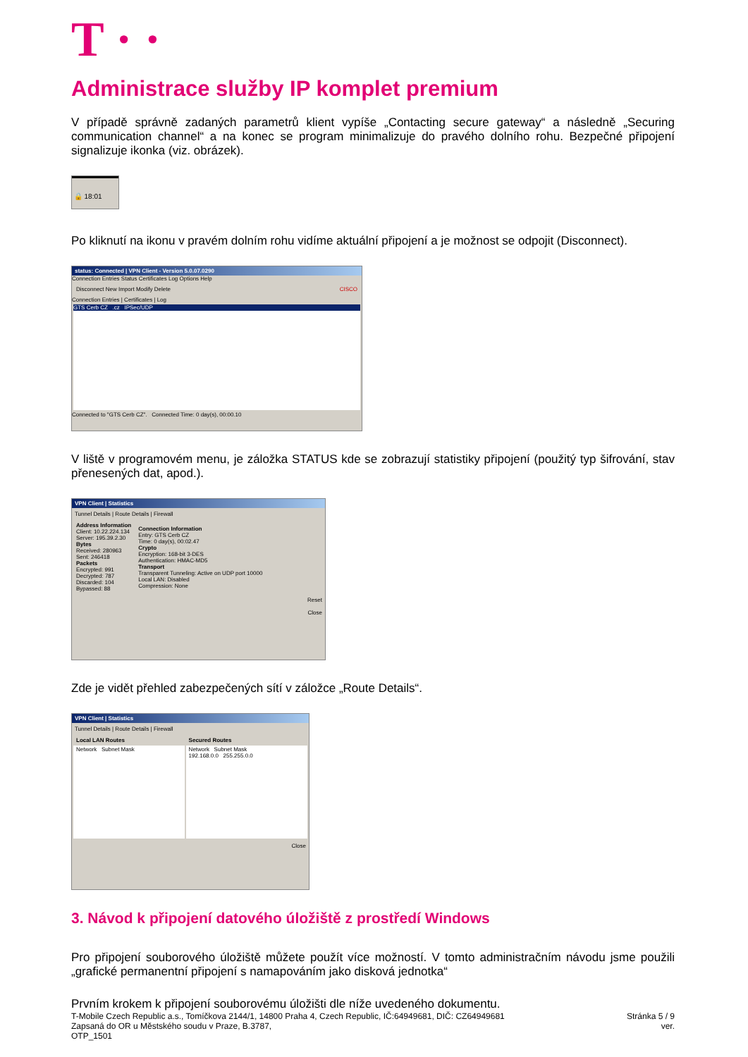T · ·
Administrace služby IP komplet premium
V případě správně zadaných parametrů klient vypíše „Contacting secure gateway“ a následně „Securing communication channel“ a na konec se program minimalizuje do pravého dolního rohu. Bezpečné připojení signalizuje ikonka (viz. obrázek).
🔒 18:01
Po kliknutí na ikonu v pravém dolním rohu vidíme aktuální připojení a je možnost se odpojit (Disconnect).
status: Connected | VPN Client - Version 5.0.07.0290
Connection Entries Status Certificates Log Options Help
Disconnect New Import Modify Delete CISCO
Connection Entries | Certificates | Log
GTS Cerb CZ .cz IPSec/UDP
Connected to "GTS Cerb CZ". Connected Time: 0 day(s), 00:00.10
V liště v programovém menu, je záložka STATUS kde se zobrazují statistiky připojení (použitý typ šifrování, stav přenesených dat, apod.).
VPN Client | Statistics
Tunnel Details | Route Details | Firewall
| Address Information Client: 10.22.224.134 Server: 195.39.2.30 Bytes Received: 280963 Sent: 246418 Packets Encrypted: 991 Decrypted: 787 Discarded: 104 Bypassed: 88 | Connection Information Entry: GTS Cerb CZ Time: 0 day(s), 00:02.47 Crypto Encryption: 168-bit 3-DES Authentication: HMAC-MD5 Transport Transparent Tunneling: Active on UDP port 10000 Local LAN: Disabled Compression: None |
Reset
Close
Zde je vidět přehled zabezpečených sítí v záložce „Route Details“.
VPN Client | Statistics
Tunnel Details | Route Details | Firewall
| Local LAN Routes | Secured Routes |
| Network Subnet Mask | Network Subnet Mask 192.168.0.0 255.255.0.0 |
Close
3. Návod k připojení datového úložiště z prostředí Windows
Pro připojení souborového úložiště můžete použít více možností. V tomto administračním návodu jsme použili „grafické permanentní připojení s namapováním jako disková jednotka“
Prvním krokem k připojení souborovému úložišti dle níže uvedeného dokumentu.
T-Mobile Czech Republic a.s., Tomíčkova 2144/1, 14800 Praha 4, Czech Republic, IČ:64949681, DIČ: CZ64949681
Zapsaná do OR u Městského soudu v Praze, B.3787,
OTP_1501
Stránka 5 / 9
ver.